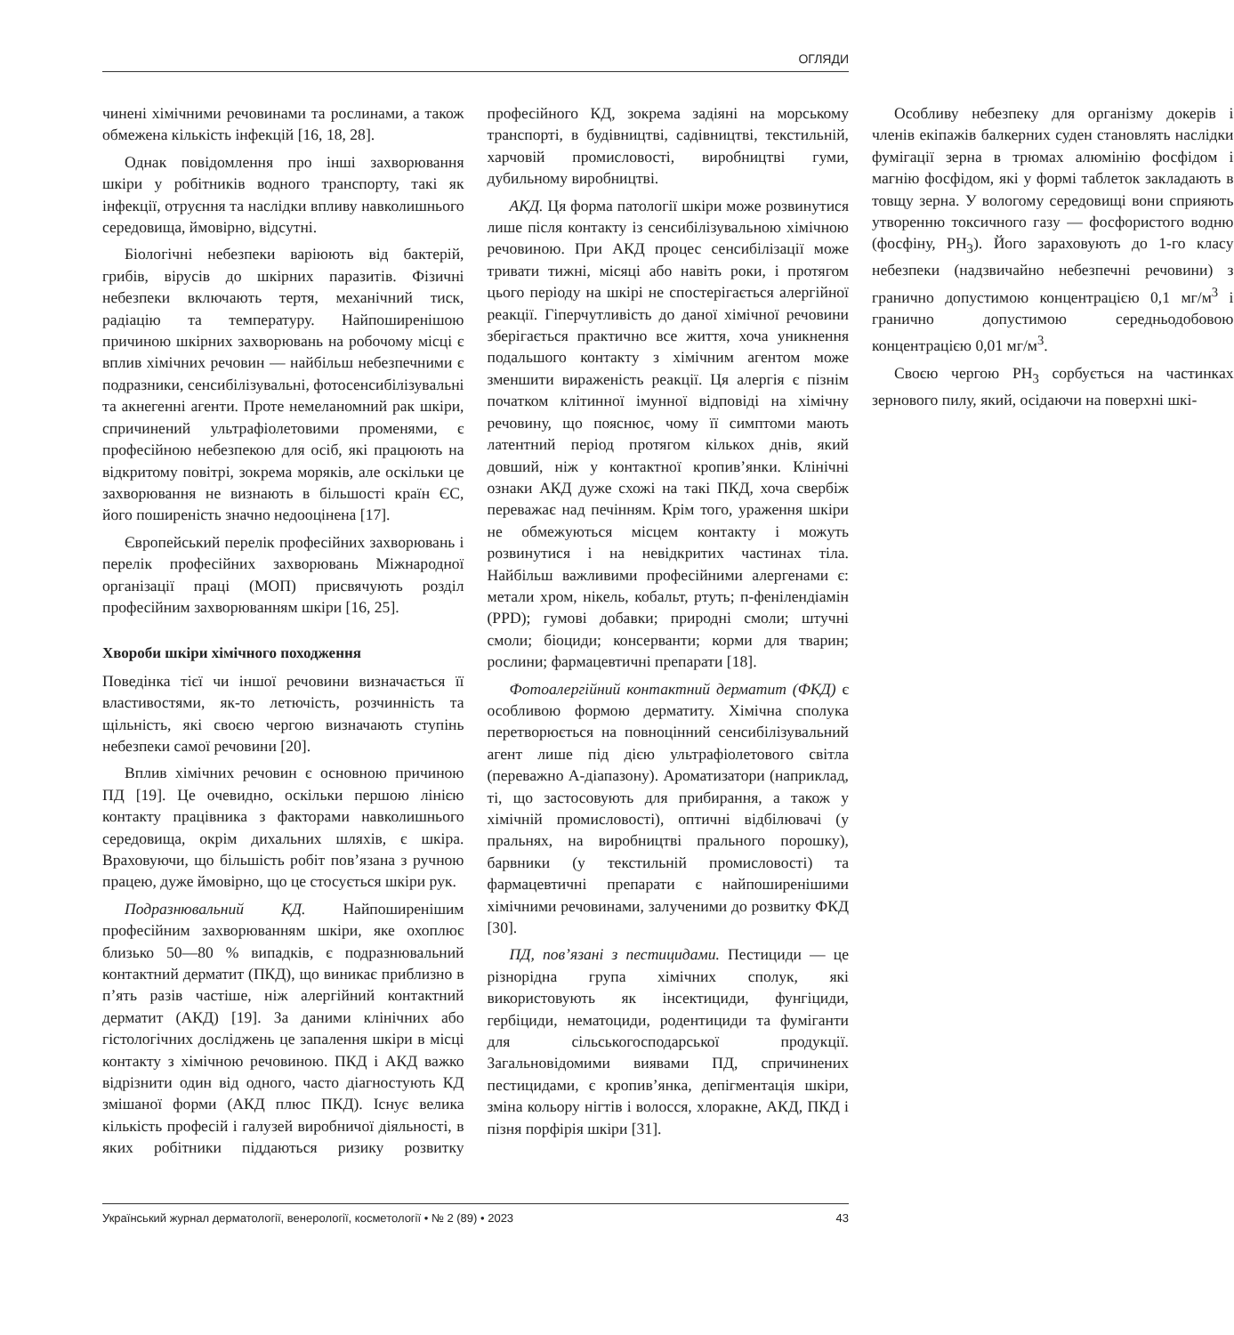ОГЛЯДИ
чинені хімічними речовинами та рослинами, а також обмежена кількість інфекцій [16, 18, 28].
Однак повідомлення про інші захворювання шкіри у робітників водного транспорту, такі як інфекції, отруєння та наслідки впливу навколишнього середовища, ймовірно, відсутні.
Біологічні небезпеки варіюють від бактерій, грибів, вірусів до шкірних паразитів. Фізичні небезпеки включають тертя, механічний тиск, радіацію та температуру. Найпоширенішою причиною шкірних захворювань на робочому місці є вплив хімічних речовин — найбільш небезпечними є подразники, сенсибілізувальні, фотосенсибілізувальні та акнегенні агенти. Проте немеланомний рак шкіри, спричинений ультрафіолетовими променями, є професійною небезпекою для осіб, які працюють на відкритому повітрі, зокрема моряків, але оскільки це захворювання не визнають в більшості країн ЄС, його поширеність значно недооцінена [17].
Європейський перелік професійних захворювань і перелік професійних захворювань Міжнародної організації праці (МОП) присвячують розділ професійним захворюванням шкіри [16, 25].
Хвороби шкіри хімічного походження
Поведінка тієї чи іншої речовини визначається її властивостями, як-то летючість, розчинність та щільність, які своєю чергою визначають ступінь небезпеки самої речовини [20].
Вплив хімічних речовин є основною причиною ПД [19]. Це очевидно, оскільки першою лінією контакту працівника з факторами навколишнього середовища, окрім дихальних шляхів, є шкіра. Враховуючи, що більшість робіт пов’язана з ручною працею, дуже ймовірно, що це стосується шкіри рук.
Подразнювальний КД. Найпоширенішим професійним захворюванням шкіри, яке охоплює близько 50—80 % випадків, є подразнювальний контактний дерматит (ПКД), що виникає приблизно в п’ять разів частіше, ніж алергійний контактний дерматит (АКД) [19]. За даними клінічних або гістологічних досліджень це запалення шкіри в місці контакту з хімічною речовиною. ПКД і АКД важко відрізнити один від одного, часто діагностують КД змішаної форми (АКД плюс ПКД). Існує велика кількість професій і галузей виробничої діяльності, в яких робітники піддаються ризику розвитку професійного КД, зокрема задіяні на морському транспорті, в будівництві, садівництві, текстильній, харчовій промисловості, виробництві гуми, дубильному виробництві.
АКД. Ця форма патології шкіри може розвинутися лише після контакту із сенсибілізувальною хімічною речовиною. При АКД процес сенсибілізації може тривати тижні, місяці або навіть роки, і протягом цього періоду на шкірі не спостерігається алергійної реакції. Гіперчутливість до даної хімічної речовини зберігається практично все життя, хоча уникнення подальшого контакту з хімічним агентом може зменшити вираженість реакції. Ця алергія є пізнім початком клітинної імунної відповіді на хімічну речовину, що пояснює, чому її симптоми мають латентний період протягом кількох днів, який довший, ніж у контактної кропив’янки. Клінічні ознаки АКД дуже схожі на такі ПКД, хоча свербіж переважає над печінням. Крім того, ураження шкіри не обмежуються місцем контакту і можуть розвинутися і на невідкритих частинах тіла. Найбільш важливими професійними алергенами є: метали хром, нікель, кобальт, ртуть; п-фенілендіамін (PPD); гумові добавки; природні смоли; штучні смоли; біоциди; консерванти; корми для тварин; рослини; фармацевтичні препарати [18].
Фотоалергійний контактний дерматит (ФКД) є особливою формою дерматиту. Хімічна сполука перетворюється на повноцінний сенсибілізувальний агент лише під дією ультрафіолетового світла (переважно А-діапазону). Ароматизатори (наприклад, ті, що застосовують для прибирання, а також у хімічній промисловості), оптичні відбілювачі (у пральнях, на виробництві прального порошку), барвники (у текстильній промисловості) та фармацевтичні препарати є найпоширенішими хімічними речовинами, залученими до розвитку ФКД [30].
ПД, пов’язані з пестицидами. Пестициди — це різнорідна група хімічних сполук, які використовують як інсектициди, фунгіциди, гербіциди, нематоциди, родентициди та фуміганти для сільськогосподарської продукції. Загальновідомими виявами ПД, спричинених пестицидами, є кропив’янка, депігментація шкіри, зміна кольору нігтів і волосся, хлоракне, АКД, ПКД і пізня порфірія шкіри [31].
Особливу небезпеку для організму докерів і членів екіпажів балкерних суден становлять наслідки фумігації зерна в трюмах алюмінію фосфідом і магнію фосфідом, які у формі таблеток закладають в товщу зерна. У вологому середовищі вони сприяють утворенню токсичного газу — фосфористого водню (фосфіну, PH<sub>3</sub>). Його зараховують до 1-го класу небезпеки (надзвичайно небезпечні речовини) з гранично допустимою концентрацією 0,1 мг/м<sup>3</sup> і гранично допустимою середньодобовою концентрацією 0,01 мг/м<sup>3</sup>.
Своєю чергою PH<sub>3</sub> сорбується на частинках зернового пилу, який, осідаючи на поверхні шкі-
Український журнал дерматології, венерології, косметології • № 2 (89) • 2023 43